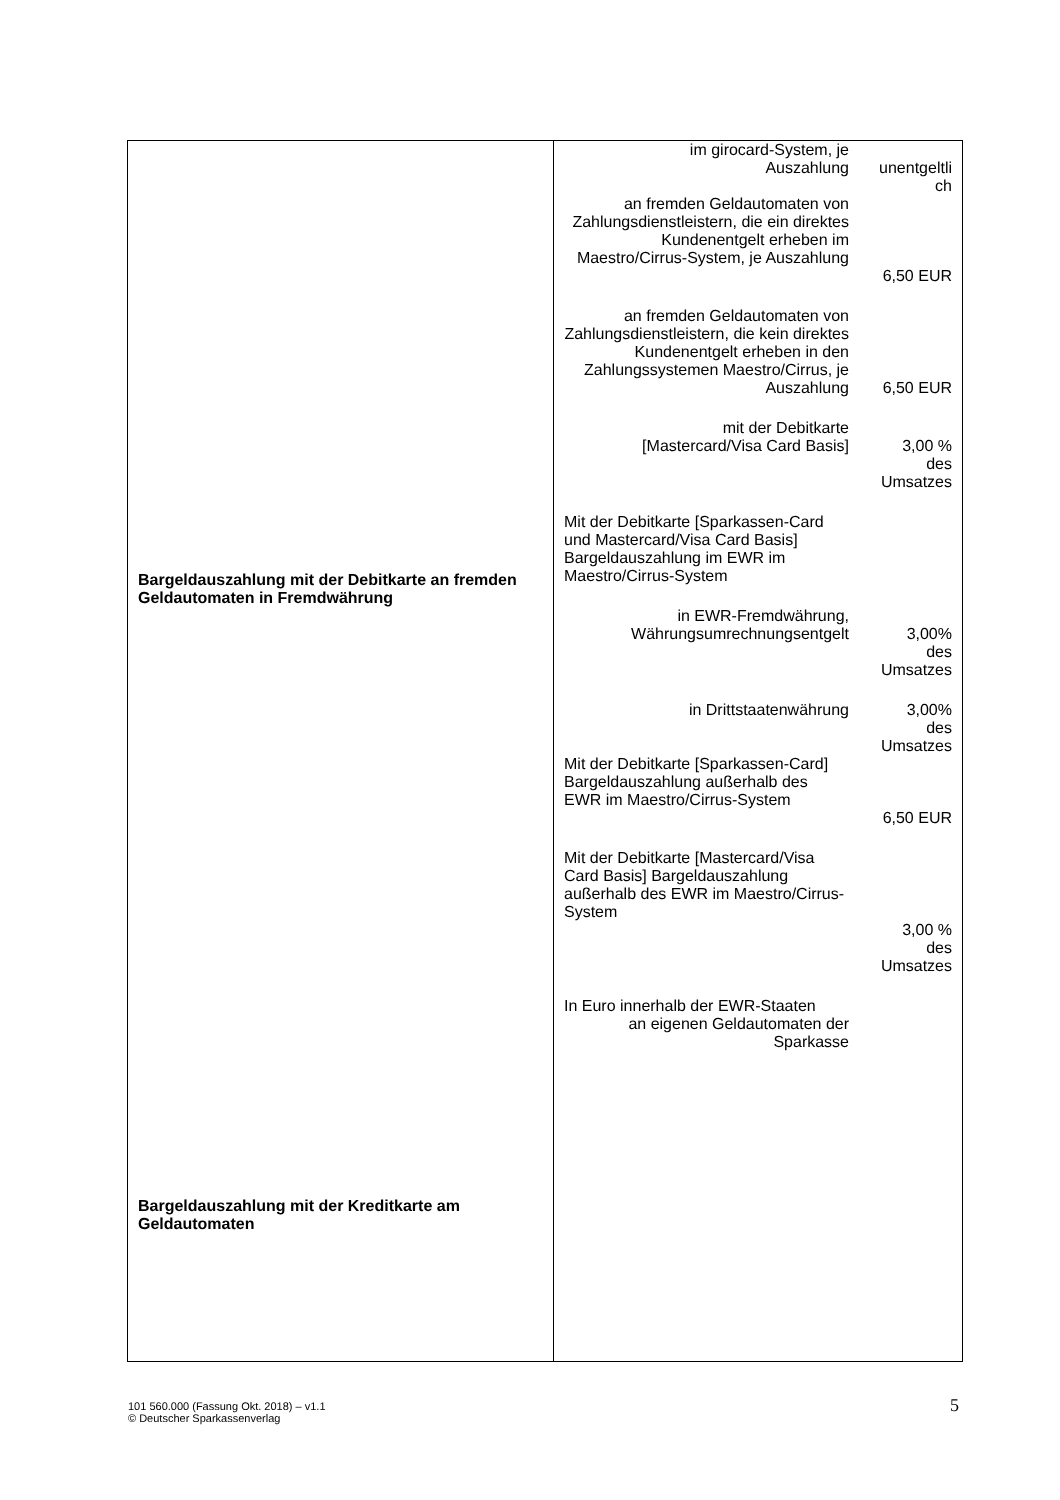| Bargeldauszahlung mit der Debitkarte an fremden Geldautomaten in Fremdwährung Bargeldauszahlung mit der Kreditkarte am Geldautomaten | im girocard-System, je Auszahlung unentgeltli ch an fremden Geldautomaten von Zahlungsdienstleistern, die ein direktes Kundenentgelt erheben im Maestro/Cirrus-System, je Auszahlung 6,50 EUR an fremden Geldautomaten von Zahlungsdienstleistern, die kein direktes Kundenentgelt erheben in den Zahlungssystemen Maestro/Cirrus, je Auszahlung 6,50 EUR mit der Debitkarte [Mastercard/Visa Card Basis] 3,00 % des Umsatzes Mit der Debitkarte [Sparkassen-Card und Mastercard/Visa Card Basis] Bargeldauszahlung im EWR im Maestro/Cirrus-System in EWR-Fremdwährung, Währungsumrechnungsentgelt 3,00% des Umsatzes in Drittstaatenwährung 3,00% des Umsatzes Mit der Debitkarte [Sparkassen-Card] Bargeldauszahlung außerhalb des EWR im Maestro/Cirrus-System 6,50 EUR Mit der Debitkarte [Mastercard/Visa Card Basis] Bargeldauszahlung außerhalb des EWR im Maestro/Cirrus-System 3,00 % des Umsatzes In Euro innerhalb der EWR-Staaten an eigenen Geldautomaten der Sparkasse |
101 560.000 (Fassung Okt. 2018) – v1.1
© Deutscher Sparkassenverlag
5